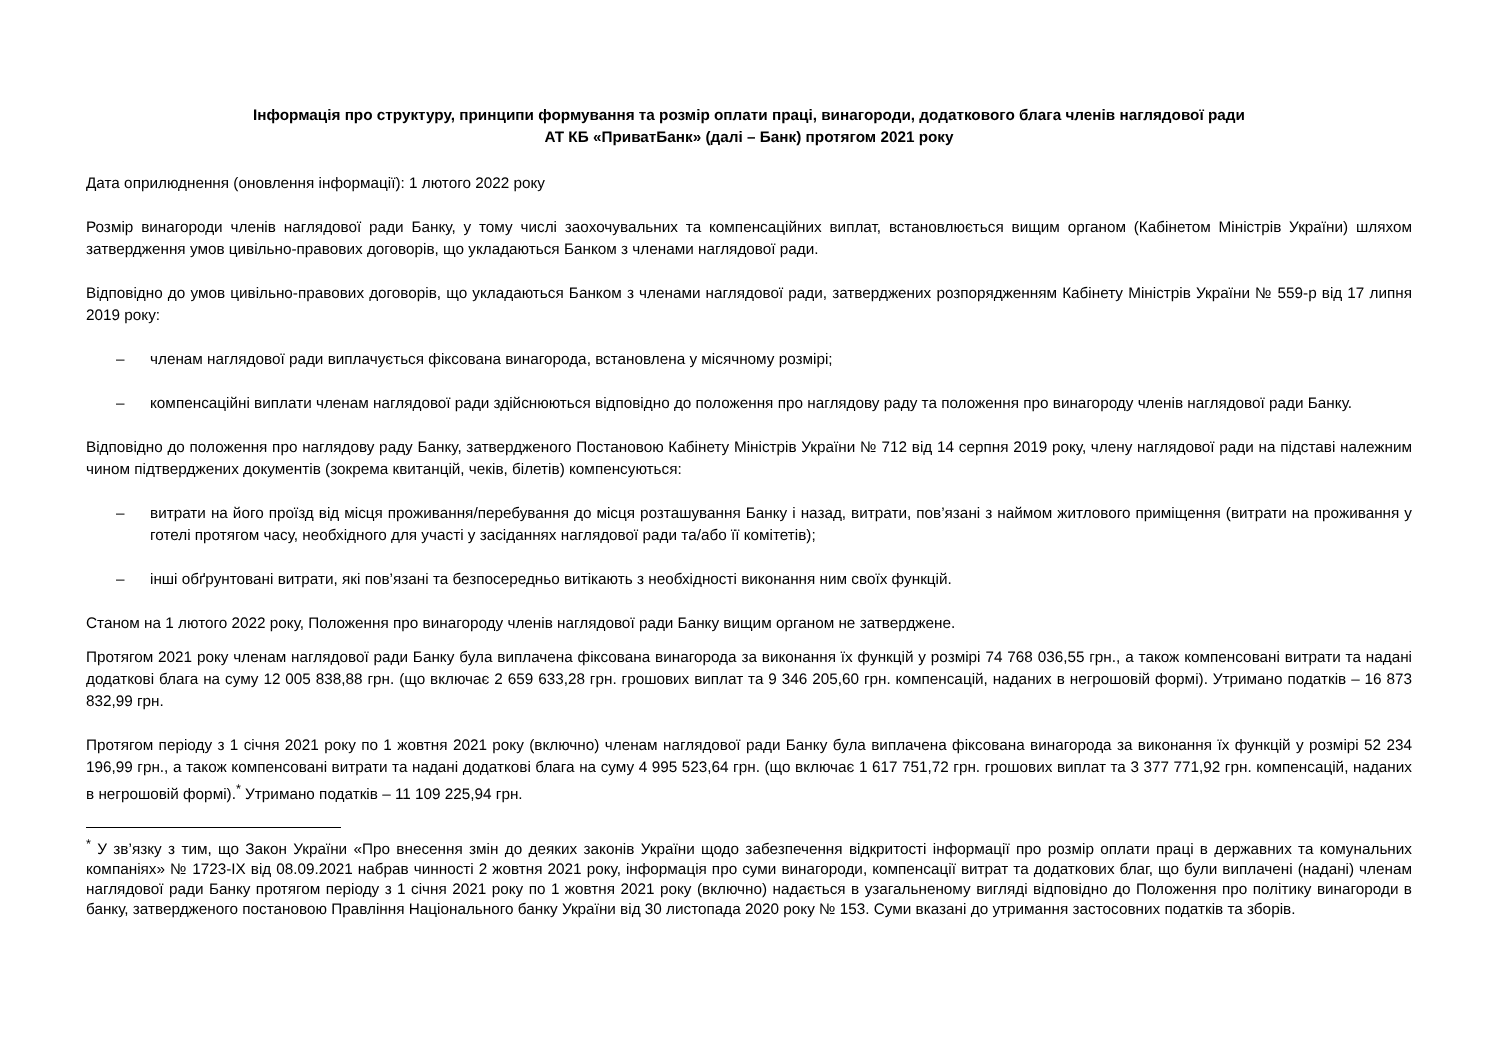Інформація про структуру, принципи формування та розмір оплати праці, винагороди, додаткового блага членів наглядової ради
АТ КБ «ПриватБанк» (далі – Банк) протягом 2021 року
Дата оприлюднення (оновлення інформації): 1 лютого 2022 року
Розмір винагороди членів наглядової ради Банку, у тому числі заохочувальних та компенсаційних виплат, встановлюється вищим органом (Кабінетом Міністрів України) шляхом затвердження умов цивільно-правових договорів, що укладаються Банком з членами наглядової ради.
Відповідно до умов цивільно-правових договорів, що укладаються Банком з членами наглядової ради, затверджених розпорядженням Кабінету Міністрів України № 559-р від 17 липня 2019 року:
– членам наглядової ради виплачується фіксована винагорода, встановлена у місячному розмірі;
– компенсаційні виплати членам наглядової ради здійснюються відповідно до положення про наглядову раду та положення про винагороду членів наглядової ради Банку.
Відповідно до положення про наглядову раду Банку, затвердженого Постановою Кабінету Міністрів України № 712 від 14 серпня 2019 року, члену наглядової ради на підставі належним чином підтверджених документів (зокрема квитанцій, чеків, білетів) компенсуються:
– витрати на його проїзд від місця проживання/перебування до місця розташування Банку і назад, витрати, пов’язані з наймом житлового приміщення (витрати на проживання у готелі протягом часу, необхідного для участі у засіданнях наглядової ради та/або її комітетів);
– інші обґрунтовані витрати, які пов’язані та безпосередньо витікають з необхідності виконання ним своїх функцій.
Станом на 1 лютого 2022 року, Положення про винагороду членів наглядової ради Банку вищим органом не затверджене.
Протягом 2021 року членам наглядової ради Банку була виплачена фіксована винагорода за виконання їх функцій у розмірі 74 768 036,55 грн., а також компенсовані витрати та надані додаткові блага на суму 12 005 838,88 грн. (що включає 2 659 633,28 грн. грошових виплат та 9 346 205,60 грн. компенсацій, наданих в негрошовій формі). Утримано податків – 16 873 832,99 грн.
Протягом періоду з 1 січня 2021 року по 1 жовтня 2021 року (включно) членам наглядової ради Банку була виплачена фіксована винагорода за виконання їх функцій у розмірі 52 234 196,99 грн., а також компенсовані витрати та надані додаткові блага на суму 4 995 523,64 грн. (що включає 1 617 751,72 грн. грошових виплат та 3 377 771,92 грн. компенсацій, наданих в негрошовій формі).<sup>*</sup> Утримано податків – 11 109 225,94 грн.
<sup>*</sup> У зв’язку з тим, що Закон України «Про внесення змін до деяких законів України щодо забезпечення відкритості інформації про розмір оплати праці в державних та комунальних компаніях» № 1723-IX від 08.09.2021 набрав чинності 2 жовтня 2021 року, інформація про суми винагороди, компенсації витрат та додаткових благ, що були виплачені (надані) членам наглядової ради Банку протягом періоду з 1 січня 2021 року по 1 жовтня 2021 року (включно) надається в узагальненому вигляді відповідно до Положення про політику винагороди в банку, затвердженого постановою Правління Національного банку України від 30 листопада 2020 року № 153. Суми вказані до утримання застосовних податків та зборів.